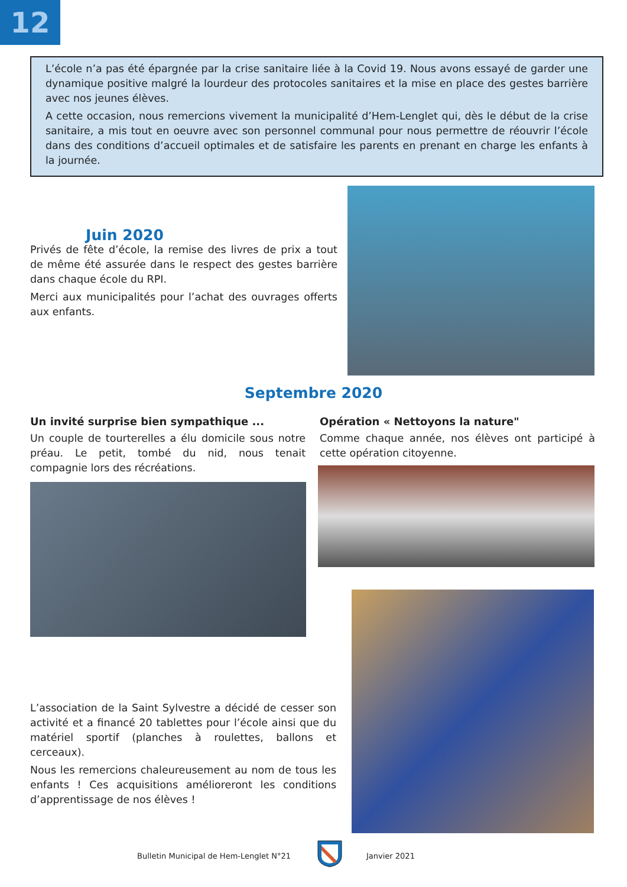12
L’école n’a pas été épargnée par la crise sanitaire liée à la Covid 19. Nous avons essayé de garder une dynamique positive malgré la lourdeur des protocoles sanitaires et la mise en place des gestes barrière avec nos jeunes élèves.
A cette occasion, nous remercions vivement la municipalité d’Hem-Lenglet qui, dès le début de la crise sanitaire, a mis tout en oeuvre avec son personnel communal pour nous permettre de réouvrir l’école dans des conditions d’accueil optimales et de satisfaire les parents en prenant en charge les enfants à la journée.
Juin 2020
Privés de fête d’école, la remise des livres de prix a tout de même été assurée dans le respect des gestes barrière dans chaque école du RPI.
Merci aux municipalités pour l’achat des ouvrages offerts aux enfants.
Septembre 2020
Un invité surprise bien sympathique ...
Un couple de tourterelles a élu domicile sous notre préau. Le petit, tombé du nid, nous tenait compagnie lors des récréations.
Opération « Nettoyons la nature"
Comme chaque année, nos élèves ont participé à cette opération citoyenne.
L’association de la Saint Sylvestre a décidé de cesser son activité et a financé 20 tablettes pour l’école ainsi que du matériel sportif (planches à roulettes, ballons et cerceaux).
Nous les remercions chaleureusement au nom de tous les enfants ! Ces acquisitions amélioreront les conditions d’apprentissage de nos élèves !
Bulletin Municipal de Hem-Lenglet N°21
Janvier 2021